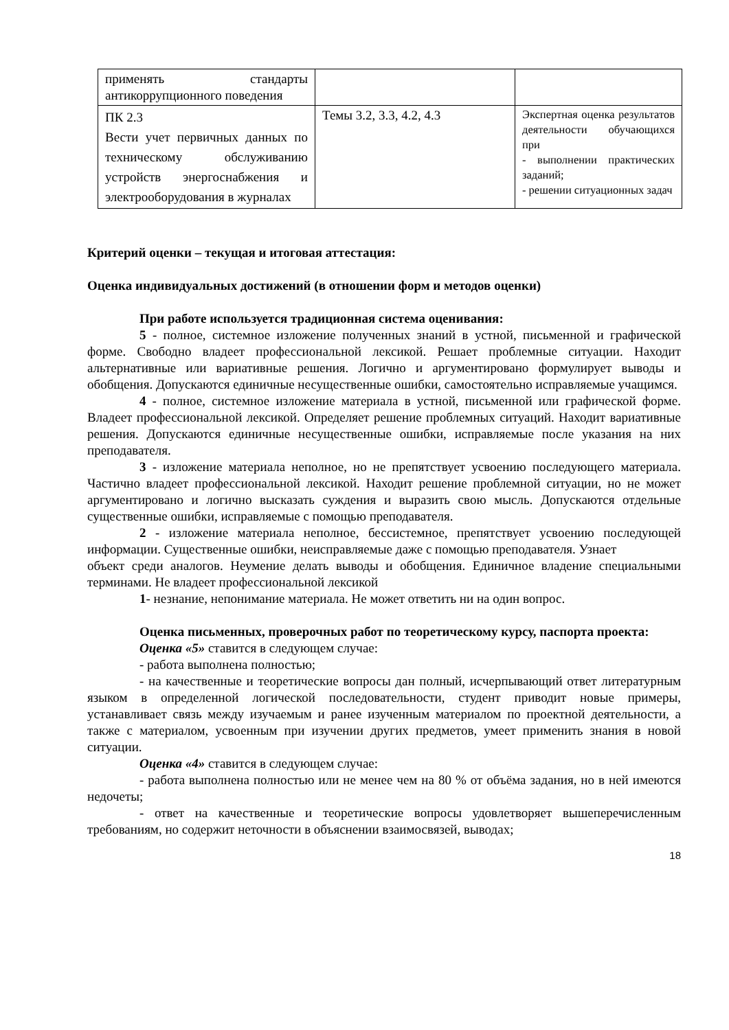| применять стандарты антикоррупционного поведения | | |
| ПК 2.3 Вести учет первичных данных по техническому обслуживанию устройств энергоснабжения и электрооборудования в журналах | Темы 3.2, 3.3, 4.2, 4.3 | Экспертная оценка результатов деятельности обучающихся при - выполнении практических заданий; - решении ситуационных задач |
Критерий оценки – текущая и итоговая аттестация:
Оценка индивидуальных достижений (в отношении форм и методов оценки)
При работе используется традиционная система оценивания:
5 - полное, системное изложение полученных знаний в устной, письменной и графической форме. Свободно владеет профессиональной лексикой. Решает проблемные ситуации. Находит альтернативные или вариативные решения. Логично и аргументировано формулирует выводы и обобщения. Допускаются единичные несущественные ошибки, самостоятельно исправляемые учащимся.
4 - полное, системное изложение материала в устной, письменной или графической форме. Владеет профессиональной лексикой. Определяет решение проблемных ситуаций. Находит вариативные решения. Допускаются единичные несущественные ошибки, исправляемые после указания на них преподавателя.
3 - изложение материала неполное, но не препятствует усвоению последующего материала. Частично владеет профессиональной лексикой. Находит решение проблемной ситуации, но не может аргументировано и логично высказать суждения и выразить свою мысль. Допускаются отдельные существенные ошибки, исправляемые с помощью преподавателя.
2 - изложение материала неполное, бессистемное, препятствует усвоению последующей информации. Существенные ошибки, неисправляемые даже с помощью преподавателя. Узнает
объект среди аналогов. Неумение делать выводы и обобщения. Единичное владение специальными терминами. Не владеет профессиональной лексикой
1- незнание, непонимание материала. Не может ответить ни на один вопрос.
Оценка письменных, проверочных работ по теоретическому курсу, паспорта проекта:
Оценка «5» ставится в следующем случае:
- работа выполнена полностью;
- на качественные и теоретические вопросы дан полный, исчерпывающий ответ литературным языком в определенной логической последовательности, студент приводит новые примеры, устанавливает связь между изучаемым и ранее изученным материалом по проектной деятельности, а также с материалом, усвоенным при изучении других предметов, умеет применить знания в новой ситуации.
Оценка «4» ставится в следующем случае:
- работа выполнена полностью или не менее чем на 80 % от объёма задания, но в ней имеются недочеты;
- ответ на качественные и теоретические вопросы удовлетворяет вышеперечисленным требованиям, но содержит неточности в объяснении взаимосвязей, выводах;
18